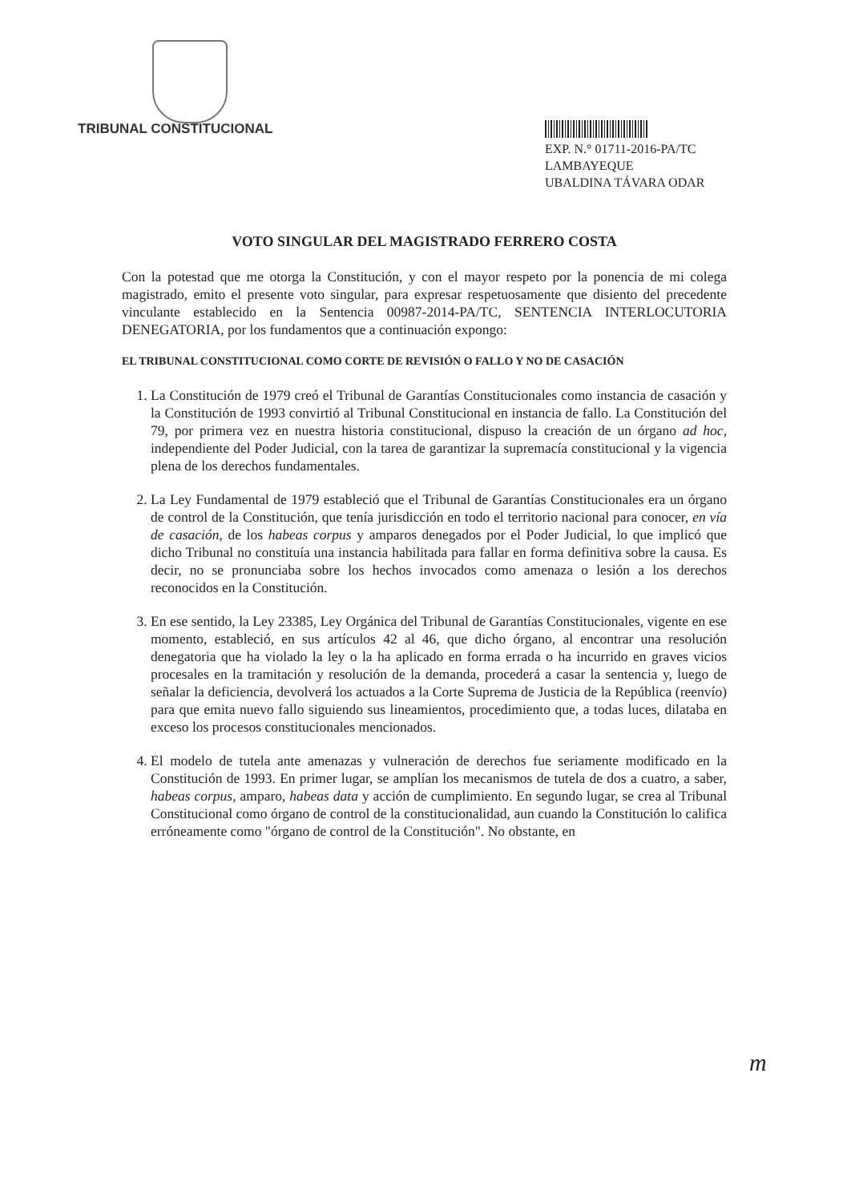TRIBUNAL CONSTITUCIONAL
EXP. N.° 01711-2016-PA/TC
LAMBAYEQUE
UBALDINA TÁVARA ODAR
VOTO SINGULAR DEL MAGISTRADO FERRERO COSTA
Con la potestad que me otorga la Constitución, y con el mayor respeto por la ponencia de mi colega magistrado, emito el presente voto singular, para expresar respetuosamente que disiento del precedente vinculante establecido en la Sentencia 00987-2014-PA/TC, SENTENCIA INTERLOCUTORIA DENEGATORIA, por los fundamentos que a continuación expongo:
EL TRIBUNAL CONSTITUCIONAL COMO CORTE DE REVISIÓN O FALLO Y NO DE CASACIÓN
1. La Constitución de 1979 creó el Tribunal de Garantías Constitucionales como instancia de casación y la Constitución de 1993 convirtió al Tribunal Constitucional en instancia de fallo. La Constitución del 79, por primera vez en nuestra historia constitucional, dispuso la creación de un órgano ad hoc, independiente del Poder Judicial, con la tarea de garantizar la supremacía constitucional y la vigencia plena de los derechos fundamentales.
2. La Ley Fundamental de 1979 estableció que el Tribunal de Garantías Constitucionales era un órgano de control de la Constitución, que tenía jurisdicción en todo el territorio nacional para conocer, en vía de casación, de los habeas corpus y amparos denegados por el Poder Judicial, lo que implicó que dicho Tribunal no constituía una instancia habilitada para fallar en forma definitiva sobre la causa. Es decir, no se pronunciaba sobre los hechos invocados como amenaza o lesión a los derechos reconocidos en la Constitución.
3. En ese sentido, la Ley 23385, Ley Orgánica del Tribunal de Garantías Constitucionales, vigente en ese momento, estableció, en sus artículos 42 al 46, que dicho órgano, al encontrar una resolución denegatoria que ha violado la ley o la ha aplicado en forma errada o ha incurrido en graves vicios procesales en la tramitación y resolución de la demanda, procederá a casar la sentencia y, luego de señalar la deficiencia, devolverá los actuados a la Corte Suprema de Justicia de la República (reenvío) para que emita nuevo fallo siguiendo sus lineamientos, procedimiento que, a todas luces, dilataba en exceso los procesos constitucionales mencionados.
4. El modelo de tutela ante amenazas y vulneración de derechos fue seriamente modificado en la Constitución de 1993. En primer lugar, se amplían los mecanismos de tutela de dos a cuatro, a saber, habeas corpus, amparo, habeas data y acción de cumplimiento. En segundo lugar, se crea al Tribunal Constitucional como órgano de control de la constitucionalidad, aun cuando la Constitución lo califica erróneamente como "órgano de control de la Constitución". No obstante, en
m